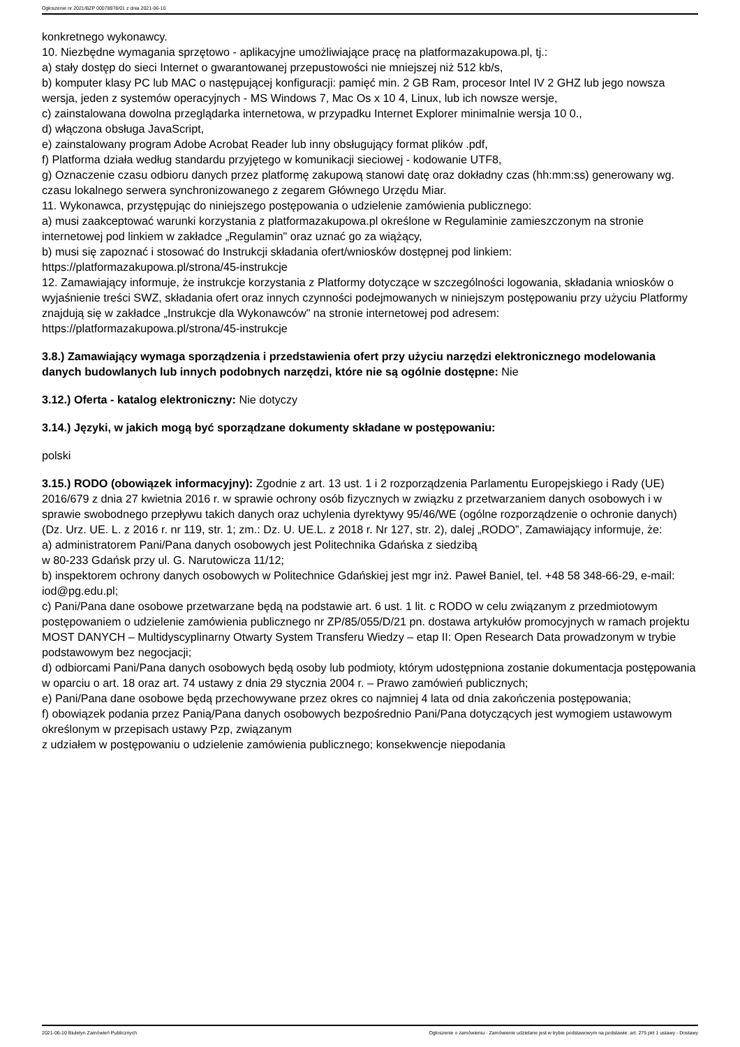Ogłoszenie nr 2021/BZP 00078978/01 z dnia 2021-06-10
konkretnego wykonawcy.
10. Niezbędne wymagania sprzętowo - aplikacyjne umożliwiające pracę na platformazakupowa.pl, tj.:
a) stały dostęp do sieci Internet o gwarantowanej przepustowości nie mniejszej niż 512 kb/s,
b) komputer klasy PC lub MAC o następującej konfiguracji: pamięć min. 2 GB Ram, procesor Intel IV 2 GHZ lub jego nowsza wersja, jeden z systemów operacyjnych - MS Windows 7, Mac Os x 10 4, Linux, lub ich nowsze wersje,
c) zainstalowana dowolna przeglądarka internetowa, w przypadku Internet Explorer minimalnie wersja 10 0.,
d) włączona obsługa JavaScript,
e) zainstalowany program Adobe Acrobat Reader lub inny obsługujący format plików .pdf,
f) Platforma działa według standardu przyjętego w komunikacji sieciowej - kodowanie UTF8,
g) Oznaczenie czasu odbioru danych przez platformę zakupową stanowi datę oraz dokładny czas (hh:mm:ss) generowany wg. czasu lokalnego serwera synchronizowanego z zegarem Głównego Urzędu Miar.
11. Wykonawca, przystępując do niniejszego postępowania o udzielenie zamówienia publicznego:
a) musi zaakceptować warunki korzystania z platformazakupowa.pl określone w Regulaminie zamieszczonym na stronie internetowej pod linkiem w zakładce „Regulamin" oraz uznać go za wiążący,
b) musi się zapoznać i stosować do Instrukcji składania ofert/wniosków dostępnej pod linkiem: https://platformazakupowa.pl/strona/45-instrukcje
12. Zamawiający informuje, że instrukcje korzystania z Platformy dotyczące w szczególności logowania, składania wniosków o wyjaśnienie treści SWZ, składania ofert oraz innych czynności podejmowanych w niniejszym postępowaniu przy użyciu Platformy znajdują się w zakładce „Instrukcje dla Wykonawców" na stronie internetowej pod adresem: https://platformazakupowa.pl/strona/45-instrukcje
3.8.) Zamawiający wymaga sporządzenia i przedstawienia ofert przy użyciu narzędzi elektronicznego modelowania danych budowlanych lub innych podobnych narzędzi, które nie są ogólnie dostępne: Nie
3.12.) Oferta - katalog elektroniczny: Nie dotyczy
3.14.) Języki, w jakich mogą być sporządzane dokumenty składane w postępowaniu:
polski
3.15.) RODO (obowiązek informacyjny): Zgodnie z art. 13 ust. 1 i 2 rozporządzenia Parlamentu Europejskiego i Rady (UE) 2016/679 z dnia 27 kwietnia 2016 r. w sprawie ochrony osób fizycznych w związku z przetwarzaniem danych osobowych i w sprawie swobodnego przepływu takich danych oraz uchylenia dyrektywy 95/46/WE (ogólne rozporządzenie o ochronie danych) (Dz. Urz. UE. L. z 2016 r. nr 119, str. 1; zm.: Dz. U. UE.L. z 2018 r. Nr 127, str. 2), dalej „RODO”, Zamawiający informuje, że:
a) administratorem Pani/Pana danych osobowych jest Politechnika Gdańska z siedzibą
w 80-233 Gdańsk przy ul. G. Narutowicza 11/12;
b) inspektorem ochrony danych osobowych w Politechnice Gdańskiej jest mgr inż. Paweł Baniel, tel. +48 58 348-66-29, e-mail: iod@pg.edu.pl;
c) Pani/Pana dane osobowe przetwarzane będą na podstawie art. 6 ust. 1 lit. c RODO w celu związanym z przedmiotowym postępowaniem o udzielenie zamówienia publicznego nr ZP/85/055/D/21 pn. dostawa artykułów promocyjnych w ramach projektu MOST DANYCH – Multidyscyplinarny Otwarty System Transferu Wiedzy – etap II: Open Research Data prowadzonym w trybie podstawowym bez negocjacji;
d) odbiorcami Pani/Pana danych osobowych będą osoby lub podmioty, którym udostępniona zostanie dokumentacja postępowania w oparciu o art. 18 oraz art. 74 ustawy z dnia 29 stycznia 2004 r. – Prawo zamówień publicznych;
e) Pani/Pana dane osobowe będą przechowywane przez okres co najmniej 4 lata od dnia zakończenia postępowania;
f) obowiązek podania przez Panią/Pana danych osobowych bezpośrednio Pani/Pana dotyczących jest wymogiem ustawowym określonym w przepisach ustawy Pzp, związanym
z udziałem w postępowaniu o udzielenie zamówienia publicznego; konsekwencje niepodania
2021-06-10 Biuletyn Zamówień Publicznych Ogłoszenie o zamówieniu - Zamówienie udzielane jest w trybie podstawowym na podstawie: art. 275 pkt 1 ustawy - Dostawy